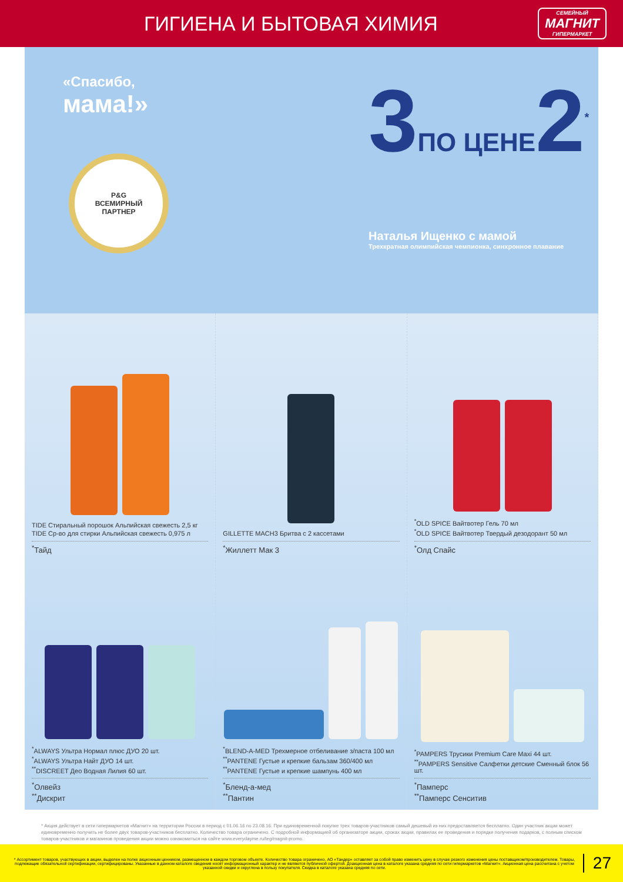ГИГИЕНА И БЫТОВАЯ ХИМИЯ
СЕМЕЙНЫЙ
МАГНИТ
ГИПЕРМАРКЕТ
«Спасибо,
мама!»
P&G
ВСЕМИРНЫЙ
ПАРТНЕР
3ПО ЦЕНЕ2<sup>*</sup>
Наталья Ищенко с мамой
Трехкратная олимпийская чемпионка, синхронное плавание
TIDE Стиральный порошок Альпийская свежесть 2,5 кг
TIDE Ср-во для стирки Альпийская свежесть 0,975 л
<sup>*</sup> Тайд
GILLETTE MACH3 Бритва с 2 кассетами
<sup>*</sup> Жиллетт Мак 3
<sup>*</sup> OLD SPICE Вайтвотер Гель 70 мл
<sup>*</sup> OLD SPICE Вайтвотер Твердый дезодорант 50 мл
<sup>*</sup> Олд Спайс
<sup>*</sup> ALWAYS Ультра Нормал плюс ДУО 20 шт.
<sup>*</sup> ALWAYS Ультра Найт ДУО 14 шт.
<sup>**</sup> DISCREET Део Водная Лилия 60 шт.
<sup>*</sup> Олвейз
<sup>**</sup> Дискрит
<sup>*</sup> BLEND-A-MED Трехмерное отбеливание з/паста 100 мл
<sup>**</sup> PANTENE Густые и крепкие бальзам 360/400 мл
<sup>**</sup> PANTENE Густые и крепкие шампунь 400 мл
<sup>*</sup> Бленд-а-мед
<sup>**</sup> Пантин
<sup>*</sup> PAMPERS Трусики Premium Care Maxi 44 шт.
<sup>**</sup> PAMPERS Sensitive Салфетки детские Сменный блок 56 шт.
<sup>*</sup> Памперс
<sup>**</sup> Памперс Сенситив
* Акция действует в сети гипермаркетов «Магнит» на территории России в период с 01.06.16 по 23.08.16. При единовременной покупке трех товаров-участников самый дешевый из них предоставляется бесплатно. Один участник акции может единовременно получить не более двух товаров-участников бесплатно. Количество товара ограничено. С подробной информацией об организаторе акции, сроках акции, правилах ее проведения и порядке получения подарков, с полным списком товаров-участников и магазинов проведения акции можно ознакомиться на сайте www.everydayme.ru/teg/magnit-promo.
* Ассортимент товаров, участвующих в акции, выделен на полке акционным ценником, размещенном в каждом торговом объекте. Количество товара ограничено. АО «Тандер» оставляет за собой право изменить цену в случае резкого изменения цены поставщиком/производителем. Товары, подлежащие обязательной сертификации, сертифицированы. Указанные в данном каталоге сведения носят информационный характер и не являются публичной офертой. Доакционная цена в каталоге указана средняя по сети гипермаркетов «Магнит». Акционная цена рассчитана с учетом указанной скидки и округлена в пользу покупателя. Скидка в каталоге указана средняя по сети.
27